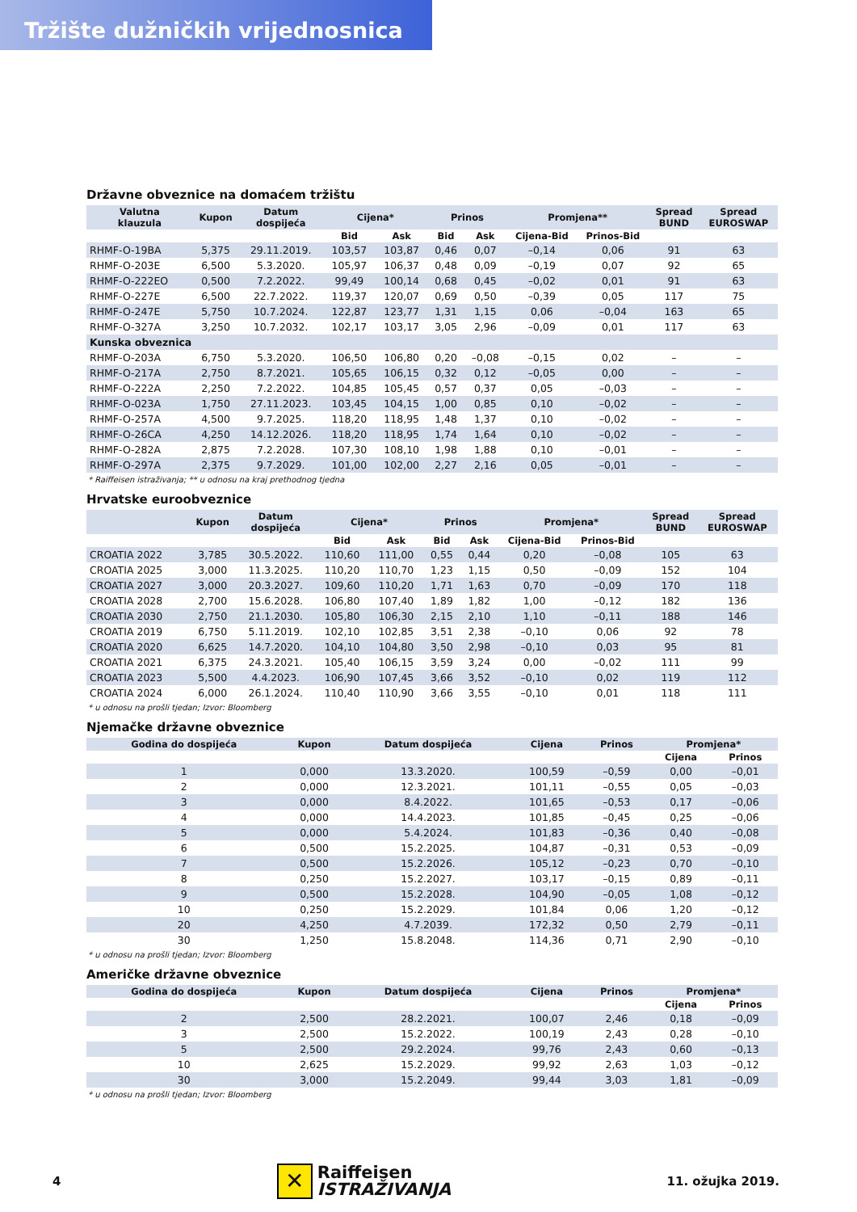Tržište dužničkih vrijednosnica
Državne obveznice na domaćem tržištu
| Valutna klauzula | Kupon | Datum dospijeća | Cijena* | | Prinos | | Promjena** | | Spread BUND | Spread EUROSWAP |
| --- | --- | --- | --- | --- | --- | --- | --- | --- | --- | --- |
| | | | Bid | Ask | Bid | Ask | Cijena-Bid | Prinos-Bid | | |
| RHMF-O-19BA | 5,375 | 29.11.2019. | 103,57 | 103,87 | 0,46 | 0,07 | –0,14 | 0,06 | 91 | 63 |
| RHMF-O-203E | 6,500 | 5.3.2020. | 105,97 | 106,37 | 0,48 | 0,09 | –0,19 | 0,07 | 92 | 65 |
| RHMF-O-222EO | 0,500 | 7.2.2022. | 99,49 | 100,14 | 0,68 | 0,45 | –0,02 | 0,01 | 91 | 63 |
| RHMF-O-227E | 6,500 | 22.7.2022. | 119,37 | 120,07 | 0,69 | 0,50 | –0,39 | 0,05 | 117 | 75 |
| RHMF-O-247E | 5,750 | 10.7.2024. | 122,87 | 123,77 | 1,31 | 1,15 | 0,06 | –0,04 | 163 | 65 |
| RHMF-O-327A | 3,250 | 10.7.2032. | 102,17 | 103,17 | 3,05 | 2,96 | –0,09 | 0,01 | 117 | 63 |
| Kunska obveznica | | | | | | | | | | |
| RHMF-O-203A | 6,750 | 5.3.2020. | 106,50 | 106,80 | 0,20 | –0,08 | –0,15 | 0,02 | – | – |
| RHMF-O-217A | 2,750 | 8.7.2021. | 105,65 | 106,15 | 0,32 | 0,12 | –0,05 | 0,00 | – | – |
| RHMF-O-222A | 2,250 | 7.2.2022. | 104,85 | 105,45 | 0,57 | 0,37 | 0,05 | –0,03 | – | – |
| RHMF-O-023A | 1,750 | 27.11.2023. | 103,45 | 104,15 | 1,00 | 0,85 | 0,10 | –0,02 | – | – |
| RHMF-O-257A | 4,500 | 9.7.2025. | 118,20 | 118,95 | 1,48 | 1,37 | 0,10 | –0,02 | – | – |
| RHMF-O-26CA | 4,250 | 14.12.2026. | 118,20 | 118,95 | 1,74 | 1,64 | 0,10 | –0,02 | – | – |
| RHMF-O-282A | 2,875 | 7.2.2028. | 107,30 | 108,10 | 1,98 | 1,88 | 0,10 | –0,01 | – | – |
| RHMF-O-297A | 2,375 | 9.7.2029. | 101,00 | 102,00 | 2,27 | 2,16 | 0,05 | –0,01 | – | – |
* Raiffeisen istraživanja; ** u odnosu na kraj prethodnog tjedna
Hrvatske euroobveznice
| | Kupon | Datum dospijeća | Cijena* | | Prinos | | Promjena* | | Spread BUND | Spread EUROSWAP |
| --- | --- | --- | --- | --- | --- | --- | --- | --- | --- | --- |
| | | | Bid | Ask | Bid | Ask | Cijena-Bid | Prinos-Bid | | |
| CROATIA 2022 | 3,785 | 30.5.2022. | 110,60 | 111,00 | 0,55 | 0,44 | 0,20 | –0,08 | 105 | 63 |
| CROATIA 2025 | 3,000 | 11.3.2025. | 110,20 | 110,70 | 1,23 | 1,15 | 0,50 | –0,09 | 152 | 104 |
| CROATIA 2027 | 3,000 | 20.3.2027. | 109,60 | 110,20 | 1,71 | 1,63 | 0,70 | –0,09 | 170 | 118 |
| CROATIA 2028 | 2,700 | 15.6.2028. | 106,80 | 107,40 | 1,89 | 1,82 | 1,00 | –0,12 | 182 | 136 |
| CROATIA 2030 | 2,750 | 21.1.2030. | 105,80 | 106,30 | 2,15 | 2,10 | 1,10 | –0,11 | 188 | 146 |
| CROATIA 2019 | 6,750 | 5.11.2019. | 102,10 | 102,85 | 3,51 | 2,38 | –0,10 | 0,06 | 92 | 78 |
| CROATIA 2020 | 6,625 | 14.7.2020. | 104,10 | 104,80 | 3,50 | 2,98 | –0,10 | 0,03 | 95 | 81 |
| CROATIA 2021 | 6,375 | 24.3.2021. | 105,40 | 106,15 | 3,59 | 3,24 | 0,00 | –0,02 | 111 | 99 |
| CROATIA 2023 | 5,500 | 4.4.2023. | 106,90 | 107,45 | 3,66 | 3,52 | –0,10 | 0,02 | 119 | 112 |
| CROATIA 2024 | 6,000 | 26.1.2024. | 110,40 | 110,90 | 3,66 | 3,55 | –0,10 | 0,01 | 118 | 111 |
* u odnosu na prošli tjedan; Izvor: Bloomberg
Njemačke državne obveznice
| Godina do dospijeća | Kupon | Datum dospijeća | Cijena | Prinos | Promjena* | |
| --- | --- | --- | --- | --- | --- | --- |
| | | | | | Cijena | Prinos |
| 1 | 0,000 | 13.3.2020. | 100,59 | –0,59 | 0,00 | –0,01 |
| 2 | 0,000 | 12.3.2021. | 101,11 | –0,55 | 0,05 | –0,03 |
| 3 | 0,000 | 8.4.2022. | 101,65 | –0,53 | 0,17 | –0,06 |
| 4 | 0,000 | 14.4.2023. | 101,85 | –0,45 | 0,25 | –0,06 |
| 5 | 0,000 | 5.4.2024. | 101,83 | –0,36 | 0,40 | –0,08 |
| 6 | 0,500 | 15.2.2025. | 104,87 | –0,31 | 0,53 | –0,09 |
| 7 | 0,500 | 15.2.2026. | 105,12 | –0,23 | 0,70 | –0,10 |
| 8 | 0,250 | 15.2.2027. | 103,17 | –0,15 | 0,89 | –0,11 |
| 9 | 0,500 | 15.2.2028. | 104,90 | –0,05 | 1,08 | –0,12 |
| 10 | 0,250 | 15.2.2029. | 101,84 | 0,06 | 1,20 | –0,12 |
| 20 | 4,250 | 4.7.2039. | 172,32 | 0,50 | 2,79 | –0,11 |
| 30 | 1,250 | 15.8.2048. | 114,36 | 0,71 | 2,90 | –0,10 |
* u odnosu na prošli tjedan; Izvor: Bloomberg
Američke državne obveznice
| Godina do dospijeća | Kupon | Datum dospijeća | Cijena | Prinos | Promjena* | |
| --- | --- | --- | --- | --- | --- | --- |
| | | | | | Cijena | Prinos |
| 2 | 2,500 | 28.2.2021. | 100,07 | 2,46 | 0,18 | –0,09 |
| 3 | 2,500 | 15.2.2022. | 100,19 | 2,43 | 0,28 | –0,10 |
| 5 | 2,500 | 29.2.2024. | 99,76 | 2,43 | 0,60 | –0,13 |
| 10 | 2,625 | 15.2.2029. | 99,92 | 2,63 | 1,03 | –0,12 |
| 30 | 3,000 | 15.2.2049. | 99,44 | 3,03 | 1,81 | –0,09 |
* u odnosu na prošli tjedan; Izvor: Bloomberg
4
✕
Raiffeisen
ISTRAŽIVANJA
11. ožujka 2019.